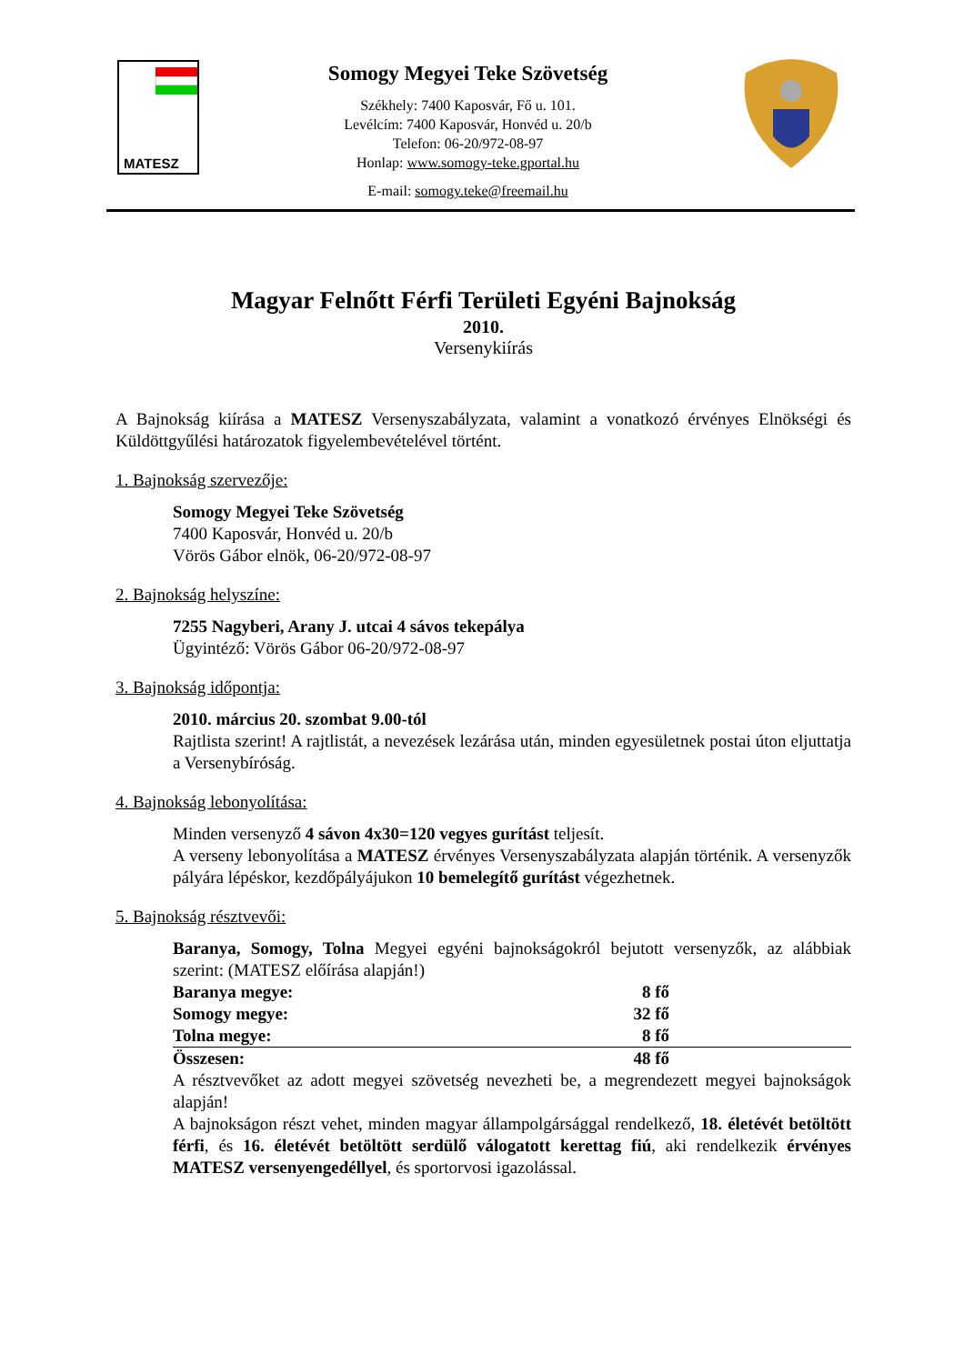MATESZ
Somogy Megyei Teke Szövetség
Székhely: 7400 Kaposvár, Fő u. 101.
Levélcím: 7400 Kaposvár, Honvéd u. 20/b
Telefon: 06-20/972-08-97
Honlap: www.somogy-teke.gportal.hu
E-mail: somogy.teke@freemail.hu
Magyar Felnőtt Férfi Területi Egyéni Bajnokság
2010.
Versenykiírás
A Bajnokság kiírása a MATESZ Versenyszabályzata, valamint a vonatkozó érvényes Elnökségi és Küldöttgyűlési határozatok figyelembevételével történt.
1. Bajnokság szervezője:
Somogy Megyei Teke Szövetség
7400 Kaposvár, Honvéd u. 20/b
Vörös Gábor elnök, 06-20/972-08-97
2. Bajnokság helyszíne:
7255 Nagyberi, Arany J. utcai 4 sávos tekepálya
Ügyintéző: Vörös Gábor 06-20/972-08-97
3. Bajnokság időpontja:
2010. március 20. szombat 9.00-tól
Rajtlista szerint! A rajtlistát, a nevezések lezárása után, minden egyesületnek postai úton eljuttatja a Versenybíróság.
4. Bajnokság lebonyolítása:
Minden versenyző 4 sávon 4x30=120 vegyes gurítást teljesít.
A verseny lebonyolítása a MATESZ érvényes Versenyszabályzata alapján történik. A versenyzők pályára lépéskor, kezdőpályájukon 10 bemelegítő gurítást végezhetnek.
5. Bajnokság résztvevői:
Baranya, Somogy, Tolna Megyei egyéni bajnokságokról bejutott versenyzők, az alábbiak szerint: (MATESZ előírása alapján!)
| Baranya megye: | 8 fő |
| Somogy megye: | 32 fő |
| Tolna megye: | 8 fő |
| Összesen: | 48 fő |
A résztvevőket az adott megyei szövetség nevezheti be, a megrendezett megyei bajnokságok alapján!
A bajnokságon részt vehet, minden magyar állampolgársággal rendelkező, 18. életévét betöltött férfi, és 16. életévét betöltött serdülő válogatott kerettag fiú, aki rendelkezik érvényes MATESZ versenyengedéllyel, és sportorvosi igazolással.